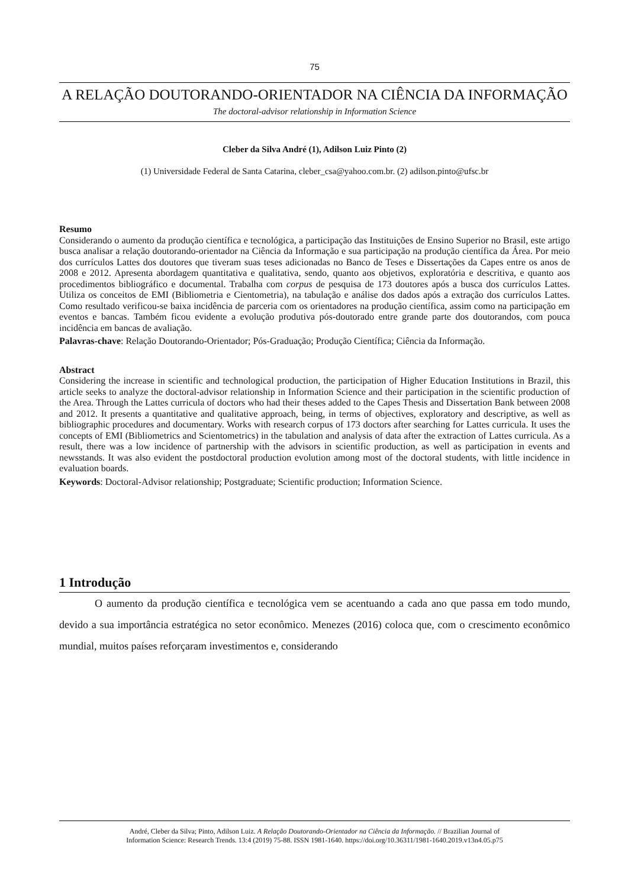75
A RELAÇÃO DOUTORANDO-ORIENTADOR NA CIÊNCIA DA INFORMAÇÃO
The doctoral-advisor relationship in Information Science
Cleber da Silva André (1), Adilson Luiz Pinto (2)
(1) Universidade Federal de Santa Catarina, cleber_csa@yahoo.com.br. (2) adilson.pinto@ufsc.br
Resumo
Considerando o aumento da produção científica e tecnológica, a participação das Instituições de Ensino Superior no Brasil, este artigo busca analisar a relação doutorando-orientador na Ciência da Informação e sua participação na produção científica da Área. Por meio dos currículos Lattes dos doutores que tiveram suas teses adicionadas no Banco de Teses e Dissertações da Capes entre os anos de 2008 e 2012. Apresenta abordagem quantitativa e qualitativa, sendo, quanto aos objetivos, exploratória e descritiva, e quanto aos procedimentos bibliográfico e documental. Trabalha com corpus de pesquisa de 173 doutores após a busca dos currículos Lattes. Utiliza os conceitos de EMI (Bibliometria e Cientometria), na tabulação e análise dos dados após a extração dos currículos Lattes. Como resultado verificou-se baixa incidência de parceria com os orientadores na produção científica, assim como na participação em eventos e bancas. Também ficou evidente a evolução produtiva pós-doutorado entre grande parte dos doutorandos, com pouca incidência em bancas de avaliação.
Palavras-chave: Relação Doutorando-Orientador; Pós-Graduação; Produção Científica; Ciência da Informação.
Abstract
Considering the increase in scientific and technological production, the participation of Higher Education Institutions in Brazil, this article seeks to analyze the doctoral-advisor relationship in Information Science and their participation in the scientific production of the Area. Through the Lattes curricula of doctors who had their theses added to the Capes Thesis and Dissertation Bank between 2008 and 2012. It presents a quantitative and qualitative approach, being, in terms of objectives, exploratory and descriptive, as well as bibliographic procedures and documentary. Works with research corpus of 173 doctors after searching for Lattes curricula. It uses the concepts of EMI (Bibliometrics and Scientometrics) in the tabulation and analysis of data after the extraction of Lattes curricula. As a result, there was a low incidence of partnership with the advisors in scientific production, as well as participation in events and newsstands. It was also evident the postdoctoral production evolution among most of the doctoral students, with little incidence in evaluation boards.
Keywords: Doctoral-Advisor relationship; Postgraduate; Scientific production; Information Science.
1 Introdução
O aumento da produção científica e tecnológica vem se acentuando a cada ano que passa em todo mundo, devido a sua importância estratégica no setor econômico. Menezes (2016) coloca que, com o crescimento econômico mundial, muitos países reforçaram investimentos e, considerando
André, Cleber da Silva; Pinto, Adilson Luiz. A Relação Doutorando-Orientador na Ciência da Informação. // Brazilian Journal of
Information Science: Research Trends. 13:4 (2019) 75-88. ISSN 1981-1640. https://doi.org/10.36311/1981-1640.2019.v13n4.05.p75